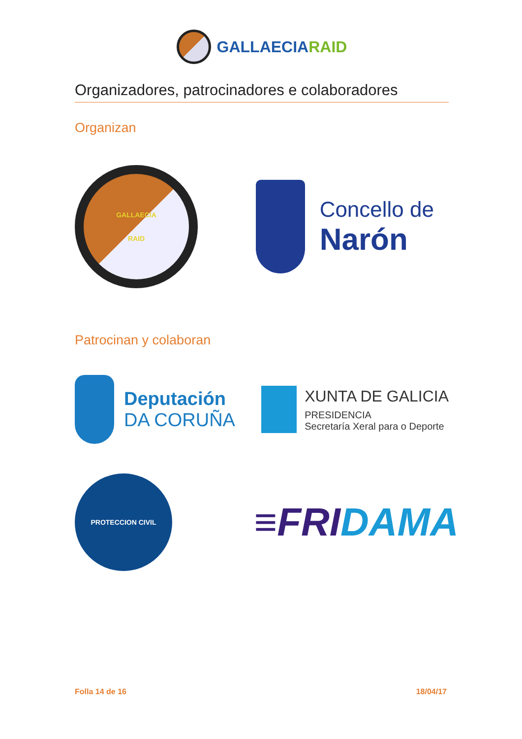GALLAECIARAID
Organizadores, patrocinadores e colaboradores
Organizan
GALLAECIA
RAID
Concello de
Narón
Patrocinan y colaboran
Deputación
DA CORUÑA
XUNTA DE GALICIA
PRESIDENCIA
Secretaría Xeral para o Deporte
PROTECCION CIVIL
≡FRI DAMA
Folla 14 de 16 18/04/17